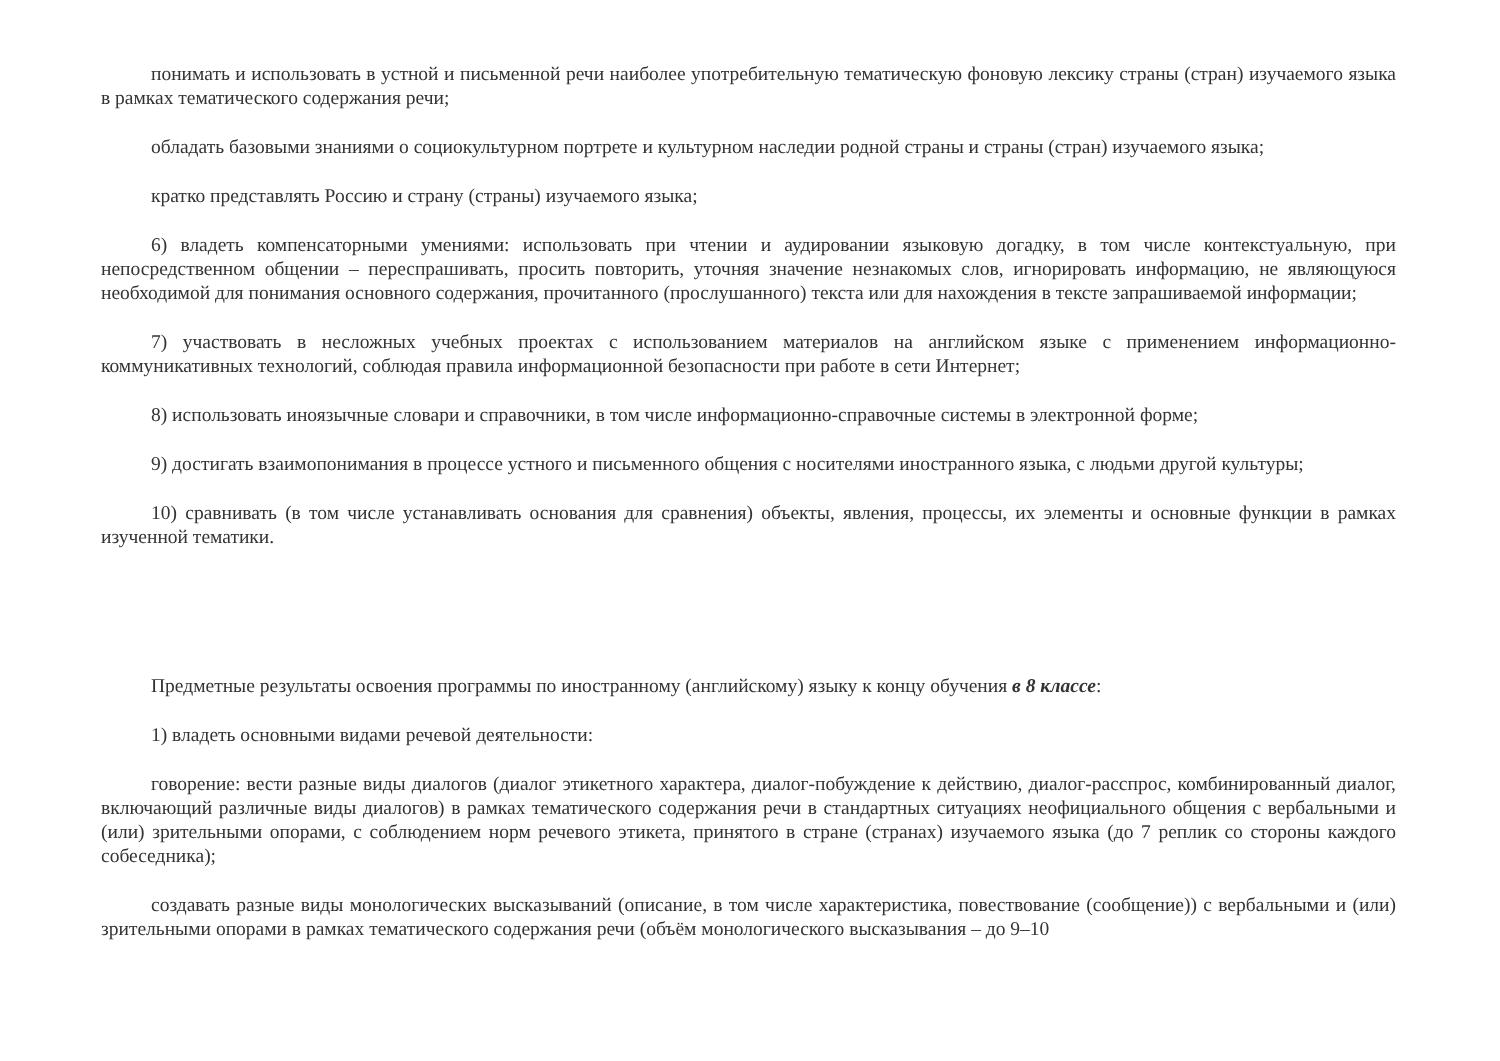понимать и использовать в устной и письменной речи наиболее употребительную тематическую фоновую лексику страны (стран) изучаемого языка в рамках тематического содержания речи;
обладать базовыми знаниями о социокультурном портрете и культурном наследии родной страны и страны (стран) изучаемого языка;
кратко представлять Россию и страну (страны) изучаемого языка;
6) владеть компенсаторными умениями: использовать при чтении и аудировании языковую догадку, в том числе контекстуальную, при непосредственном общении – переспрашивать, просить повторить, уточняя значение незнакомых слов, игнорировать информацию, не являющуюся необходимой для понимания основного содержания, прочитанного (прослушанного) текста или для нахождения в тексте запрашиваемой информации;
7) участвовать в несложных учебных проектах с использованием материалов на английском языке с применением информационно-коммуникативных технологий, соблюдая правила информационной безопасности при работе в сети Интернет;
8) использовать иноязычные словари и справочники, в том числе информационно-справочные системы в электронной форме;
9) достигать взаимопонимания в процессе устного и письменного общения с носителями иностранного языка, с людьми другой культуры;
10) сравнивать (в том числе устанавливать основания для сравнения) объекты, явления, процессы, их элементы и основные функции в рамках изученной тематики.
Предметные результаты освоения программы по иностранному (английскому) языку к концу обучения в 8 классе:
1) владеть основными видами речевой деятельности:
говорение: вести разные виды диалогов (диалог этикетного характера, диалог-побуждение к действию, диалог-расспрос, комбинированный диалог, включающий различные виды диалогов) в рамках тематического содержания речи в стандартных ситуациях неофициального общения с вербальными и (или) зрительными опорами, с соблюдением норм речевого этикета, принятого в стране (странах) изучаемого языка (до 7 реплик со стороны каждого собеседника);
создавать разные виды монологических высказываний (описание, в том числе характеристика, повествование (сообщение)) с вербальными и (или) зрительными опорами в рамках тематического содержания речи (объём монологического высказывания – до 9–10